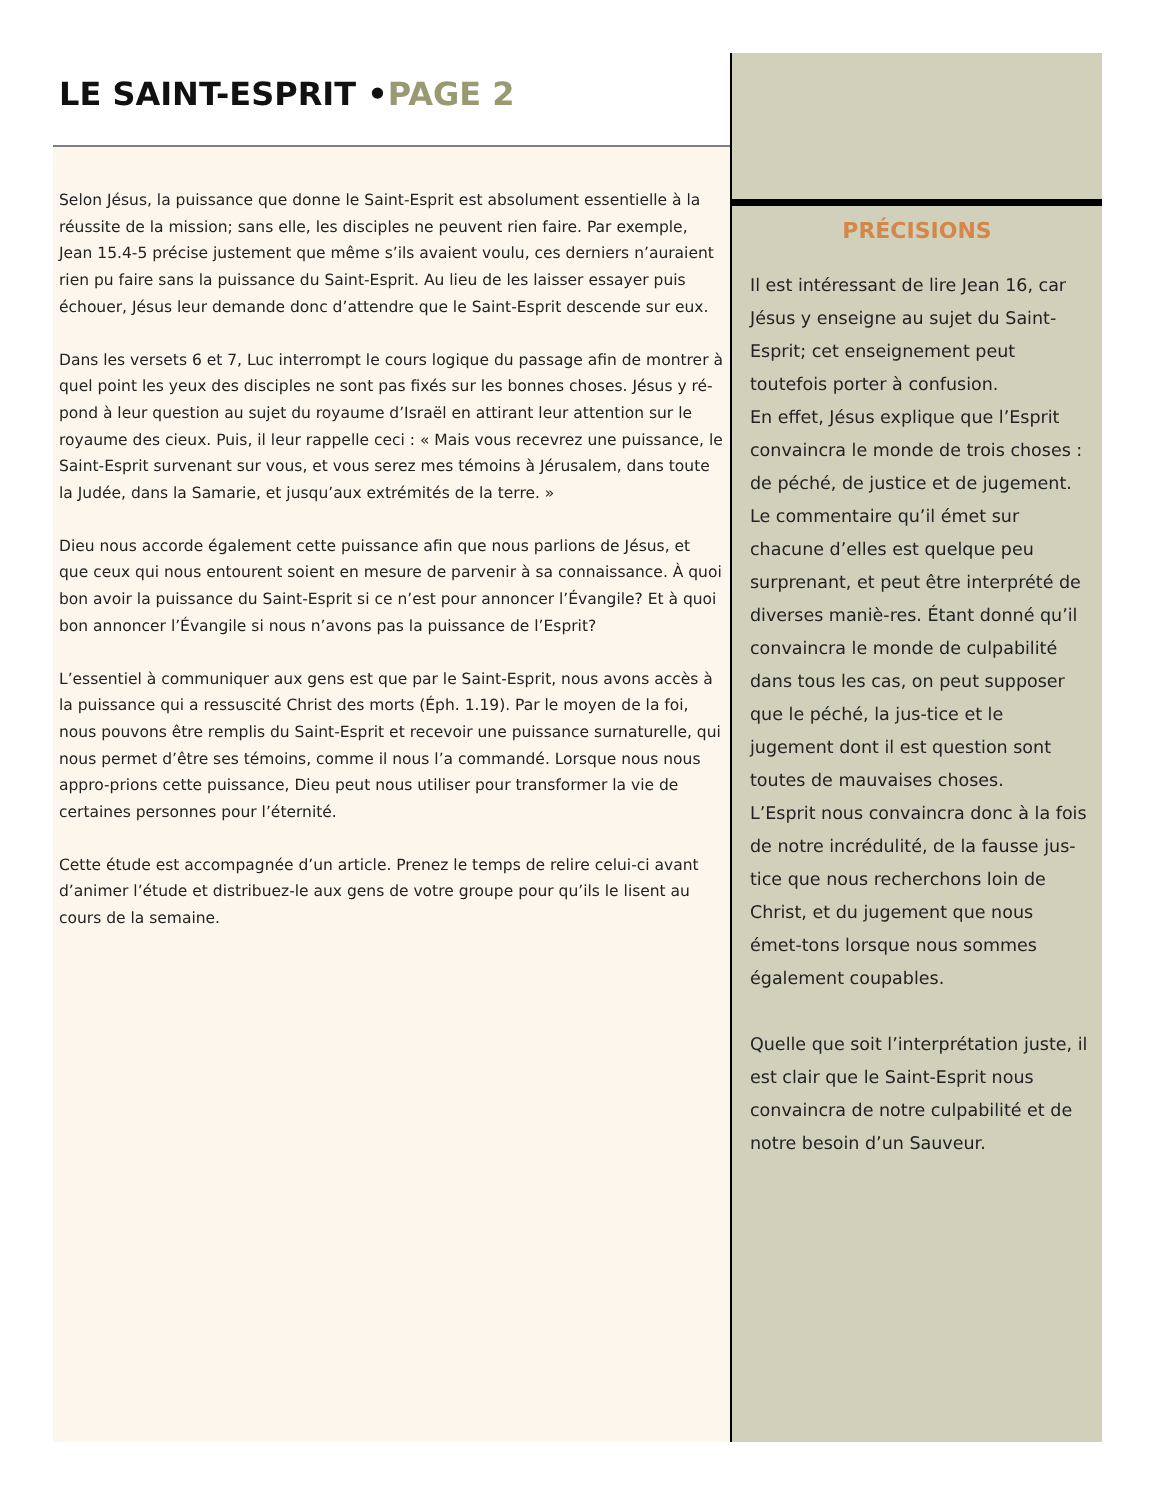LE SAINT-ESPRIT •PAGE 2
Selon Jésus, la puissance que donne le Saint-Esprit est absolument essentielle à la réussite de la mission; sans elle, les disciples ne peuvent rien faire. Par exemple, Jean 15.4-5 précise justement que même s’ils avaient voulu, ces derniers n’auraient rien pu faire sans la puissance du Saint-Esprit. Au lieu de les laisser essayer puis échouer, Jésus leur demande donc d’attendre que le Saint-Esprit descende sur eux.
Dans les versets 6 et 7, Luc interrompt le cours logique du passage afin de montrer à quel point les yeux des disciples ne sont pas fixés sur les bonnes choses. Jésus y ré-pond à leur question au sujet du royaume d’Israël en attirant leur attention sur le royaume des cieux. Puis, il leur rappelle ceci : « Mais vous recevrez une puissance, le Saint-Esprit survenant sur vous, et vous serez mes témoins à Jérusalem, dans toute la Judée, dans la Samarie, et jusqu’aux extrémités de la terre. »
Dieu nous accorde également cette puissance afin que nous parlions de Jésus, et que ceux qui nous entourent soient en mesure de parvenir à sa connaissance. À quoi bon avoir la puissance du Saint-Esprit si ce n’est pour annoncer l’Évangile? Et à quoi bon annoncer l’Évangile si nous n’avons pas la puissance de l’Esprit?
L’essentiel à communiquer aux gens est que par le Saint-Esprit, nous avons accès à la puissance qui a ressuscité Christ des morts (Éph. 1.19). Par le moyen de la foi, nous pouvons être remplis du Saint-Esprit et recevoir une puissance surnaturelle, qui nous permet d’être ses témoins, comme il nous l’a commandé. Lorsque nous nous appro-prions cette puissance, Dieu peut nous utiliser pour transformer la vie de certaines personnes pour l’éternité.
Cette étude est accompagnée d’un article. Prenez le temps de relire celui-ci avant d’animer l’étude et distribuez-le aux gens de votre groupe pour qu’ils le lisent au cours de la semaine.
PRÉCISIONS
Il est intéressant de lire Jean 16, car Jésus y enseigne au sujet du Saint-Esprit; cet enseignement peut toutefois porter à confusion.
En effet, Jésus explique que l’Esprit convaincra le monde de trois choses : de péché, de justice et de jugement. Le commentaire qu’il émet sur chacune d’elles est quelque peu surprenant, et peut être interprété de diverses maniè-res. Étant donné qu’il convaincra le monde de culpabilité dans tous les cas, on peut supposer que le péché, la jus-tice et le jugement dont il est question sont toutes de mauvaises choses.
L’Esprit nous convaincra donc à la fois de notre incrédulité, de la fausse jus-tice que nous recherchons loin de Christ, et du jugement que nous émet-tons lorsque nous sommes également coupables.
Quelle que soit l’interprétation juste, il est clair que le Saint-Esprit nous convaincra de notre culpabilité et de notre besoin d’un Sauveur.